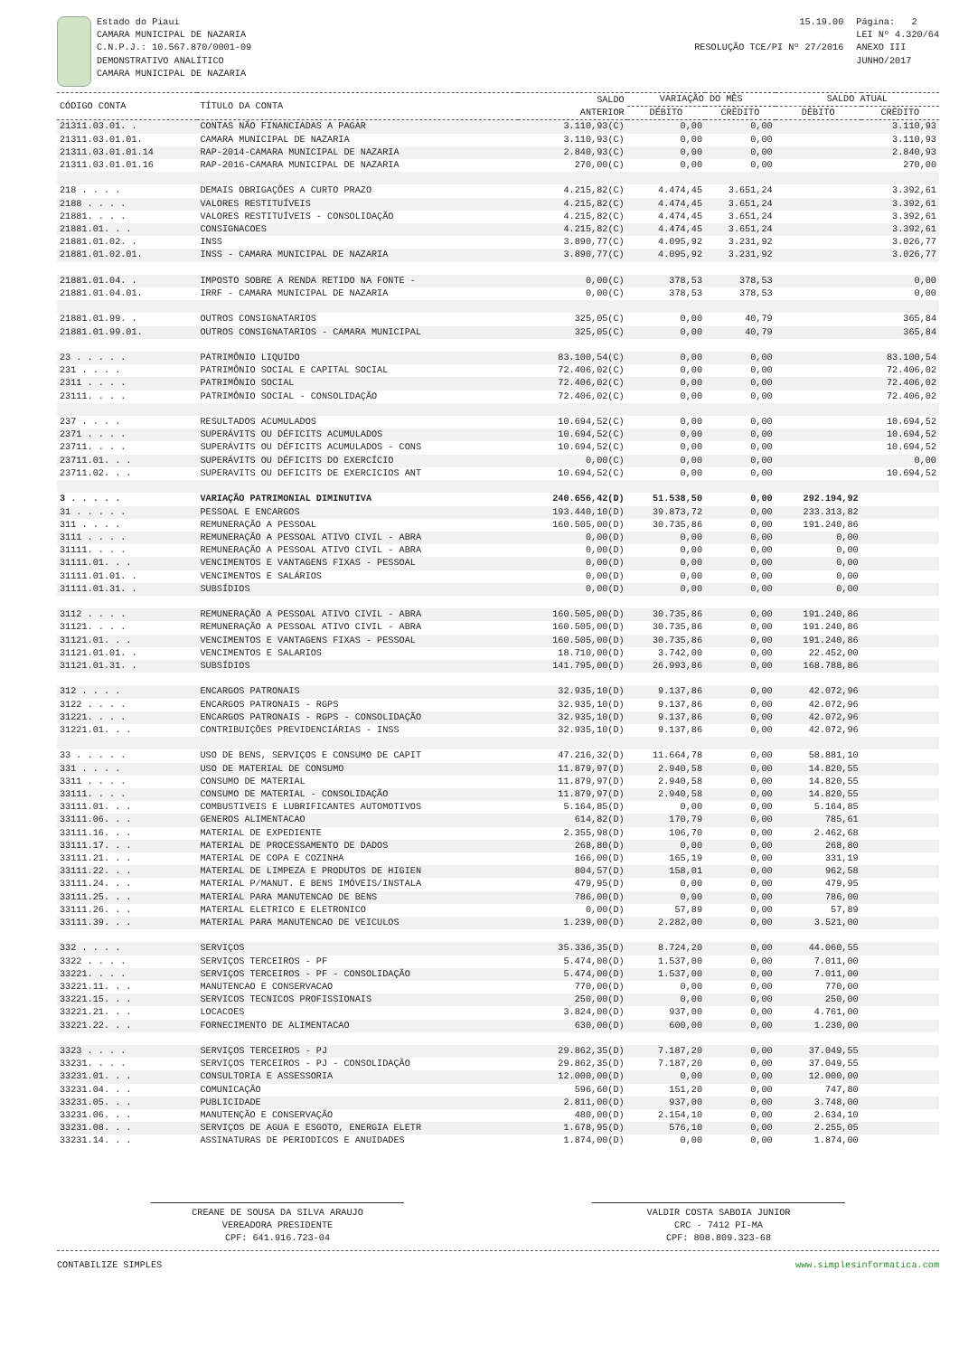Estado do Piaui
CAMARA MUNICIPAL DE NAZARIA
C.N.P.J.: 10.567.870/0001-09
DEMONSTRATIVO ANALÍTICO
CAMARA MUNICIPAL DE NAZARIA
15.19.00
RESOLUÇÃO TCE/PI Nº 27/2016
Página: 2
LEI Nº 4.320/64
ANEXO III
JUNHO/2017
| CÓDIGO CONTA | TÍTULO DA CONTA | SALDO ANTERIOR | VARIAÇÃO DO MÊS | | SALDO ATUAL | |
| --- | --- | --- | --- | --- | --- | --- |
| | | | DÉBITO | CRÉDITO | DÉBITO | CRÉDITO |
| 21311.03.01. . | CONTAS NÃO FINANCIADAS A PAGAR | 3.110,93(C) | 0,00 | 0,00 | | 3.110,93 |
| 21311.03.01.01. | CAMARA MUNICIPAL DE NAZARIA | 3.110,93(C) | 0,00 | 0,00 | | 3.110,93 |
| 21311.03.01.01.14 | RAP-2014-CAMARA MUNICIPAL DE NAZARIA | 2.840,93(C) | 0,00 | 0,00 | | 2.840,93 |
| 21311.03.01.01.16 | RAP-2016-CAMARA MUNICIPAL DE NAZARIA | 270,00(C) | 0,00 | 0,00 | | 270,00 |
| 218 . . . . | DEMAIS OBRIGAÇÕES A CURTO PRAZO | 4.215,82(C) | 4.474,45 | 3.651,24 | | 3.392,61 |
| 2188 . . . . | VALORES RESTITUÍVEIS | 4.215,82(C) | 4.474,45 | 3.651,24 | | 3.392,61 |
| 21881. . . . | VALORES RESTITUÍVEIS - CONSOLIDAÇÃO | 4.215,82(C) | 4.474,45 | 3.651,24 | | 3.392,61 |
| 21881.01. . . | CONSIGNACOES | 4.215,82(C) | 4.474,45 | 3.651,24 | | 3.392,61 |
| 21881.01.02. . | INSS | 3.890,77(C) | 4.095,92 | 3.231,92 | | 3.026,77 |
| 21881.01.02.01. | INSS - CAMARA MUNICIPAL DE NAZARIA | 3.890,77(C) | 4.095,92 | 3.231,92 | | 3.026,77 |
| 21881.01.04. . | IMPOSTO SOBRE A RENDA RETIDO NA FONTE - | 0,00(C) | 378,53 | 378,53 | | 0,00 |
| 21881.01.04.01. | IRRF - CAMARA MUNICIPAL DE NAZARIA | 0,00(C) | 378,53 | 378,53 | | 0,00 |
| 21881.01.99. . | OUTROS CONSIGNATARIOS | 325,05(C) | 0,00 | 40,79 | | 365,84 |
| 21881.01.99.01. | OUTROS CONSIGNATARIOS - CAMARA MUNICIPAL | 325,05(C) | 0,00 | 40,79 | | 365,84 |
| 23 . . . . . | PATRIMÔNIO LIQUIDO | 83.100,54(C) | 0,00 | 0,00 | | 83.100,54 |
| 231 . . . . | PATRIMÔNIO SOCIAL E CAPITAL SOCIAL | 72.406,02(C) | 0,00 | 0,00 | | 72.406,02 |
| 2311 . . . . | PATRIMÔNIO SOCIAL | 72.406,02(C) | 0,00 | 0,00 | | 72.406,02 |
| 23111. . . . | PATRIMÔNIO SOCIAL - CONSOLIDAÇÃO | 72.406,02(C) | 0,00 | 0,00 | | 72.406,02 |
| 237 . . . . | RESULTADOS ACUMULADOS | 10.694,52(C) | 0,00 | 0,00 | | 10.694,52 |
| 2371 . . . . | SUPERÁVITS OU DÉFICITS ACUMULADOS | 10.694,52(C) | 0,00 | 0,00 | | 10.694,52 |
| 23711. . . . | SUPERÁVITS OU DÉFICITS ACUMULADOS - CONS | 10.694,52(C) | 0,00 | 0,00 | | 10.694,52 |
| 23711.01. . . | SUPERÁVITS OU DÉFICITS DO EXERCÍCIO | 0,00(C) | 0,00 | 0,00 | | 0,00 |
| 23711.02. . . | SUPERAVITS OU DEFICITS DE EXERCICIOS ANT | 10.694,52(C) | 0,00 | 0,00 | | 10.694,52 |
| 3 . . . . . | VARIAÇÃO PATRIMONIAL DIMINUTIVA | 240.656,42(D) | 51.538,50 | 0,00 | 292.194,92 | |
| 31 . . . . . | PESSOAL E ENCARGOS | 193.440,10(D) | 39.873,72 | 0,00 | 233.313,82 | |
| 311 . . . . | REMUNERAÇÃO A PESSOAL | 160.505,00(D) | 30.735,86 | 0,00 | 191.240,86 | |
| 3111 . . . . | REMUNERAÇÃO A PESSOAL ATIVO CIVIL - ABRA | 0,00(D) | 0,00 | 0,00 | 0,00 | |
| 31111. . . . | REMUNERAÇÃO A PESSOAL ATIVO CIVIL - ABRA | 0,00(D) | 0,00 | 0,00 | 0,00 | |
| 31111.01. . . | VENCIMENTOS E VANTAGENS FIXAS - PESSOAL | 0,00(D) | 0,00 | 0,00 | 0,00 | |
| 31111.01.01. . | VENCIMENTOS E SALÁRIOS | 0,00(D) | 0,00 | 0,00 | 0,00 | |
| 31111.01.31. . | SUBSÍDIOS | 0,00(D) | 0,00 | 0,00 | 0,00 | |
| 3112 . . . . | REMUNERAÇÃO A PESSOAL ATIVO CIVIL - ABRA | 160.505,00(D) | 30.735,86 | 0,00 | 191.240,86 | |
| 31121. . . . | REMUNERAÇÃO A PESSOAL ATIVO CIVIL - ABRA | 160.505,00(D) | 30.735,86 | 0,00 | 191.240,86 | |
| 31121.01. . . | VENCIMENTOS E VANTAGENS FIXAS - PESSOAL | 160.505,00(D) | 30.735,86 | 0,00 | 191.240,86 | |
| 31121.01.01. . | VENCIMENTOS E SALARIOS | 18.710,00(D) | 3.742,00 | 0,00 | 22.452,00 | |
| 31121.01.31. . | SUBSÍDIOS | 141.795,00(D) | 26.993,86 | 0,00 | 168.788,86 | |
| 312 . . . . | ENCARGOS PATRONAIS | 32.935,10(D) | 9.137,86 | 0,00 | 42.072,96 | |
| 3122 . . . . | ENCARGOS PATRONAIS - RGPS | 32.935,10(D) | 9.137,86 | 0,00 | 42.072,96 | |
| 31221. . . . | ENCARGOS PATRONAIS - RGPS - CONSOLIDAÇÃO | 32.935,10(D) | 9.137,86 | 0,00 | 42.072,96 | |
| 31221.01. . . | CONTRIBUIÇÕES PREVIDENCIÁRIAS - INSS | 32.935,10(D) | 9.137,86 | 0,00 | 42.072,96 | |
| 33 . . . . . | USO DE BENS, SERVIÇOS E CONSUMO DE CAPIT | 47.216,32(D) | 11.664,78 | 0,00 | 58.881,10 | |
| 331 . . . . | USO DE MATERIAL DE CONSUMO | 11.879,97(D) | 2.940,58 | 0,00 | 14.820,55 | |
| 3311 . . . . | CONSUMO DE MATERIAL | 11.879,97(D) | 2.940,58 | 0,00 | 14.820,55 | |
| 33111. . . . | CONSUMO DE MATERIAL - CONSOLIDAÇÃO | 11.879,97(D) | 2.940,58 | 0,00 | 14.820,55 | |
| 33111.01. . . | COMBUSTIVEIS E LUBRIFICANTES AUTOMOTIVOS | 5.164,85(D) | 0,00 | 0,00 | 5.164,85 | |
| 33111.06. . . | GENEROS ALIMENTACAO | 614,82(D) | 170,79 | 0,00 | 785,61 | |
| 33111.16. . . | MATERIAL DE EXPEDIENTE | 2.355,98(D) | 106,70 | 0,00 | 2.462,68 | |
| 33111.17. . . | MATERIAL DE PROCESSAMENTO DE DADOS | 268,80(D) | 0,00 | 0,00 | 268,80 | |
| 33111.21. . . | MATERIAL DE COPA E COZINHA | 166,00(D) | 165,19 | 0,00 | 331,19 | |
| 33111.22. . . | MATERIAL DE LIMPEZA E PRODUTOS DE HIGIEN | 804,57(D) | 158,01 | 0,00 | 962,58 | |
| 33111.24. . . | MATERIAL P/MANUT. E BENS IMÓVEIS/INSTALA | 479,95(D) | 0,00 | 0,00 | 479,95 | |
| 33111.25. . . | MATERIAL PARA MANUTENCAO DE BENS | 786,00(D) | 0,00 | 0,00 | 786,00 | |
| 33111.26. . . | MATERIAL ELETRICO E ELETRONICO | 0,00(D) | 57,89 | 0,00 | 57,89 | |
| 33111.39. . . | MATERIAL PARA MANUTENCAO DE VEICULOS | 1.239,00(D) | 2.282,00 | 0,00 | 3.521,00 | |
| 332 . . . . | SERVIÇOS | 35.336,35(D) | 8.724,20 | 0,00 | 44.060,55 | |
| 3322 . . . . | SERVIÇOS TERCEIROS - PF | 5.474,00(D) | 1.537,00 | 0,00 | 7.011,00 | |
| 33221. . . . | SERVIÇOS TERCEIROS - PF - CONSOLIDAÇÃO | 5.474,00(D) | 1.537,00 | 0,00 | 7.011,00 | |
| 33221.11. . . | MANUTENCAO E CONSERVACAO | 770,00(D) | 0,00 | 0,00 | 770,00 | |
| 33221.15. . . | SERVICOS TECNICOS PROFISSIONAIS | 250,00(D) | 0,00 | 0,00 | 250,00 | |
| 33221.21. . . | LOCACOES | 3.824,00(D) | 937,00 | 0,00 | 4.761,00 | |
| 33221.22. . . | FORNECIMENTO DE ALIMENTACAO | 630,00(D) | 600,00 | 0,00 | 1.230,00 | |
| 3323 . . . . | SERVIÇOS TERCEIROS - PJ | 29.862,35(D) | 7.187,20 | 0,00 | 37.049,55 | |
| 33231. . . . | SERVIÇOS TERCEIROS - PJ - CONSOLIDAÇÃO | 29.862,35(D) | 7.187,20 | 0,00 | 37.049,55 | |
| 33231.01. . . | CONSULTORIA E ASSESSORIA | 12.000,00(D) | 0,00 | 0,00 | 12.000,00 | |
| 33231.04. . . | COMUNICAÇÃO | 596,60(D) | 151,20 | 0,00 | 747,80 | |
| 33231.05. . . | PUBLICIDADE | 2.811,00(D) | 937,00 | 0,00 | 3.748,00 | |
| 33231.06. . . | MANUTENÇÃO E CONSERVAÇÃO | 480,00(D) | 2.154,10 | 0,00 | 2.634,10 | |
| 33231.08. . . | SERVIÇOS DE AGUA E ESGOTO, ENERGIA ELETR | 1.678,95(D) | 576,10 | 0,00 | 2.255,05 | |
| 33231.14. . . | ASSINATURAS DE PERIODICOS E ANUIDADES | 1.874,00(D) | 0,00 | 0,00 | 1.874,00 | |
CREANE DE SOUSA DA SILVA ARAUJO
VEREADORA PRESIDENTE
CPF: 641.916.723-04
VALDIR COSTA SABOIA JUNIOR
CRC - 7412 PI-MA
CPF: 808.809.323-68
CONTABILIZE SIMPLES www.simplesinformatica.com